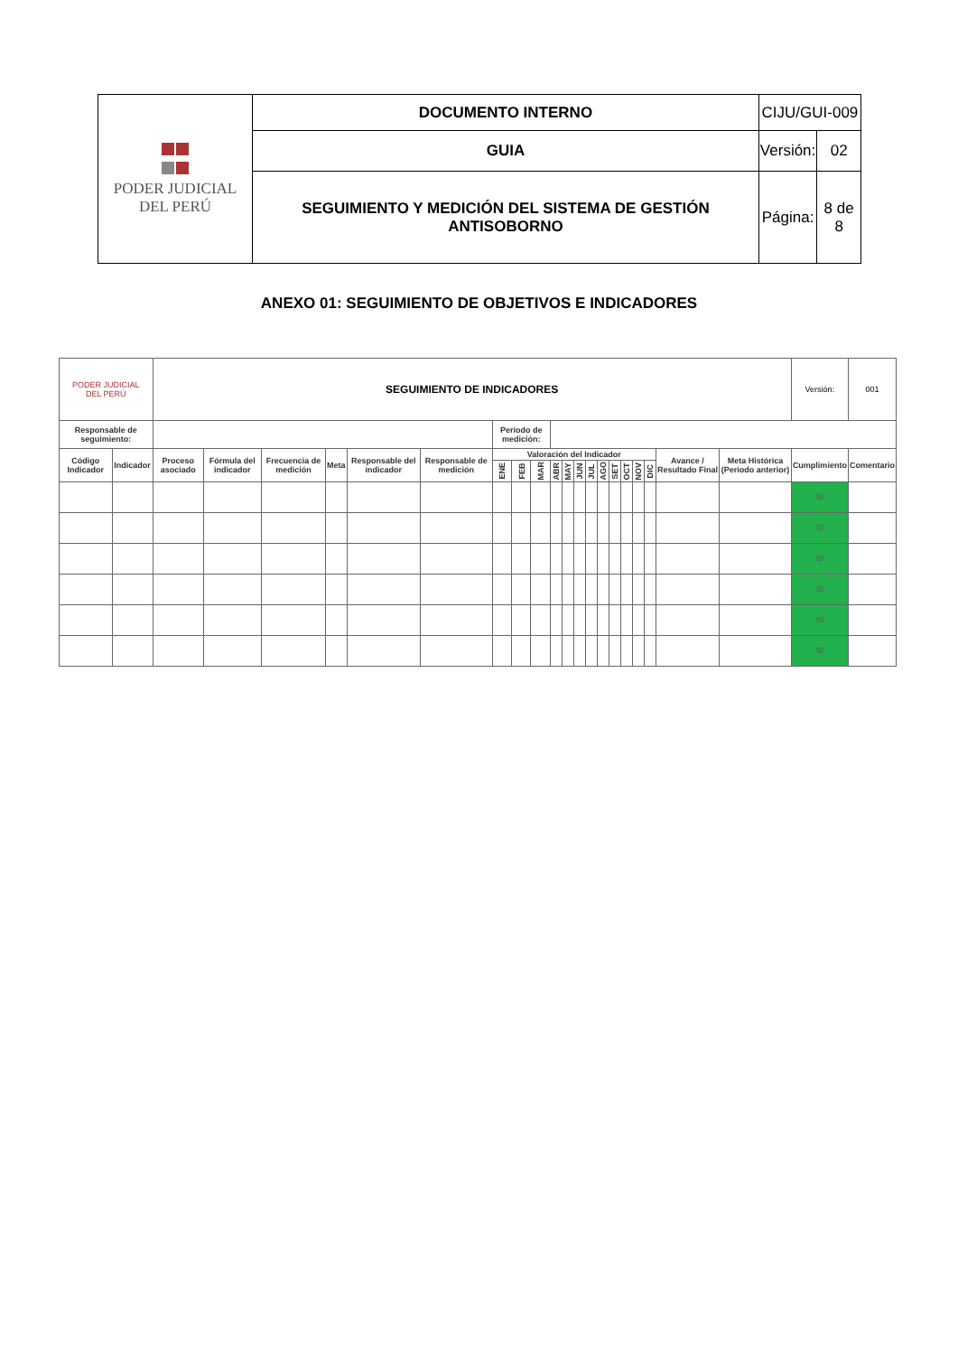| PODER JUDICIAL DEL PERÚ | DOCUMENTO INTERNO | CIJU/GUI-009 | |
| | GUIA | Versión: | 02 |
| | SEGUIMIENTO Y MEDICIÓN DEL SISTEMA DE GESTIÓN ANTISOBORNO | Página: | 8 de 8 |
ANEXO 01: SEGUIMIENTO DE OBJETIVOS E INDICADORES
| PODER JUDICIAL DEL PERÚ | | SEGUIMIENTO DE INDICADORES | | | | | | | | | | | | | | | | | | | | Versión: | 001 |
| Responsable de seguimiento: | | | | | | | | Periodo de medición: | | | | | | | | | | | | | | | |
| Código Indicador | Indicador | Proceso asociado | Fórmula del indicador | Frecuencia de medición | Meta | Responsable del indicador | Responsable de medición | Valoración del Indicador | | | | | | | | | | | | Avance / Resultado Final | Meta Histórica (Periodo anterior) | Cumplimiento | Comentario |
| | | | | | | | | ENE | FEB | MAR | ABR | MAY | JUN | JUL | AGO | SET | OCT | NOV | DIC | | | | |
| | | | | | | | | | | | | | | | | | | | | | | SI | |
| | | | | | | | | | | | | | | | | | | | | | | SI | |
| | | | | | | | | | | | | | | | | | | | | | | SI | |
| | | | | | | | | | | | | | | | | | | | | | | SI | |
| | | | | | | | | | | | | | | | | | | | | | | SI | |
| | | | | | | | | | | | | | | | | | | | | | | SI | |